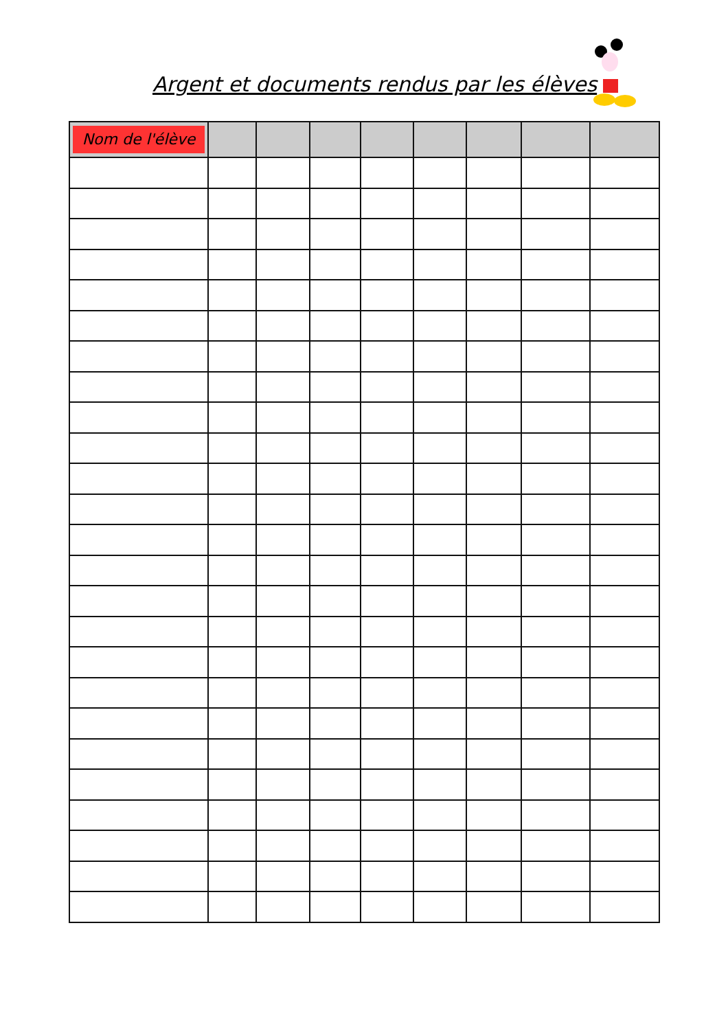Argent et documents rendus par les élèves
| Nom de l'élève | | | | | | | | |
| --- | --- | --- | --- | --- | --- | --- | --- | --- |